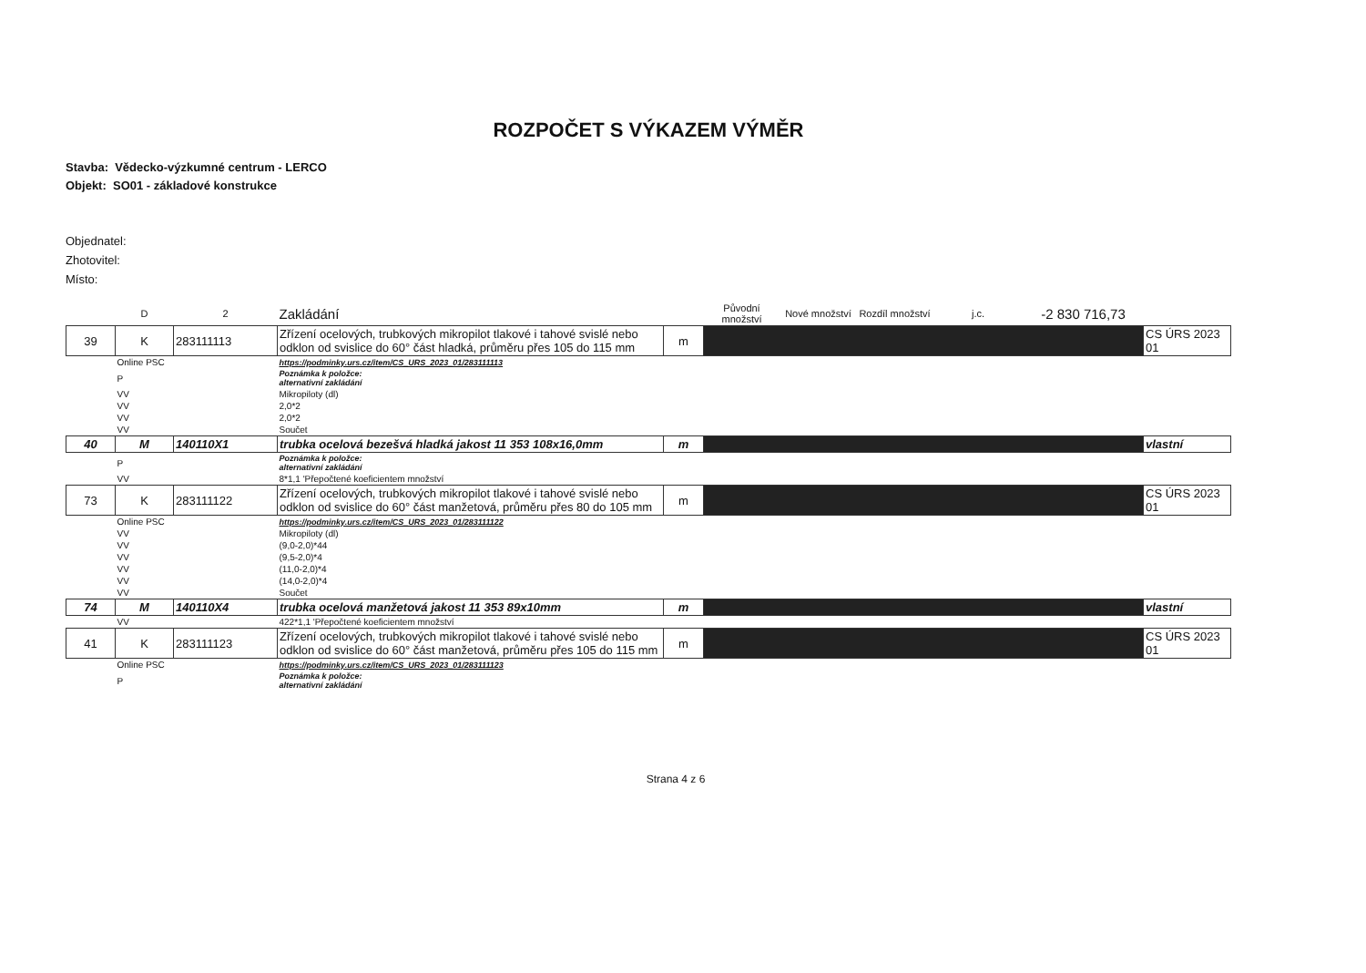ROZPOČET S VÝKAZEM VÝMĚR
Stavba: Vědecko-výzkumné centrum - LERCO
Objekt: SO01 - základové konstrukce
Objednatel:
Zhotovitel:
Místo:
| | D | 2 | Zakládání | | Původní množství | Nové množství | Rozdíl množství | j.c. | -2 830 716,73 | |
| --- | --- | --- | --- | --- | --- | --- | --- | --- | --- | --- |
| 39 | K | 283111113 | Zřízení ocelových, trubkových mikropilot tlakové i tahové svislé nebo odklon od svislice do 60° část hladká, průměru přes 105 do 115 mm | m | | | | | | CS ÚRS 2023 01 |
| | Online PSC | | https://podminky.urs.cz/item/CS_URS_2023_01/283111113 | | | | | | | |
| | P | | Poznámka k položce: alternativní zakládání | | | | | | | |
| | VV | | Mikropiloty (dl) | | | | | | | |
| | VV | | 2,0*2 | | | | | | | |
| | VV | | 2,0*2 | | | | | | | |
| | VV | | Součet | | | | | | | |
| 40 | M | 140110X1 | trubka ocelová bezešvá hladká jakost 11 353 108x16,0mm | m | | | | | | vlastní |
| | P | | Poznámka k položce: alternativní zakládání | | | | | | | |
| | VV | | 8*1,1 'Přepočtené koeficientem množství | | | | | | | |
| 73 | K | 283111122 | Zřízení ocelových, trubkových mikropilot tlakové i tahové svislé nebo odklon od svislice do 60° část manžetová, průměru přes 80 do 105 mm | m | | | | | | CS ÚRS 2023 01 |
| | Online PSC | | https://podminky.urs.cz/item/CS_URS_2023_01/283111122 | | | | | | | |
| | VV | | Mikropiloty (dl) | | | | | | | |
| | VV | | (9,0-2,0)*44 | | | | | | | |
| | VV | | (9,5-2,0)*4 | | | | | | | |
| | VV | | (11,0-2,0)*4 | | | | | | | |
| | VV | | (14,0-2,0)*4 | | | | | | | |
| | VV | | Součet | | | | | | | |
| 74 | M | 140110X4 | trubka ocelová manžetová jakost 11 353 89x10mm | m | | | | | | vlastní |
| | VV | | 422*1,1 'Přepočtené koeficientem množství | | | | | | | |
| 41 | K | 283111123 | Zřízení ocelových, trubkových mikropilot tlakové i tahové svislé nebo odklon od svislice do 60° část manžetová, průměru přes 105 do 115 mm | m | | | | | | CS ÚRS 2023 01 |
| | Online PSC | | https://podminky.urs.cz/item/CS_URS_2023_01/283111123 | | | | | | | |
| | P | | Poznámka k položce: alternativní zakládání | | | | | | | |
Strana 4 z 6